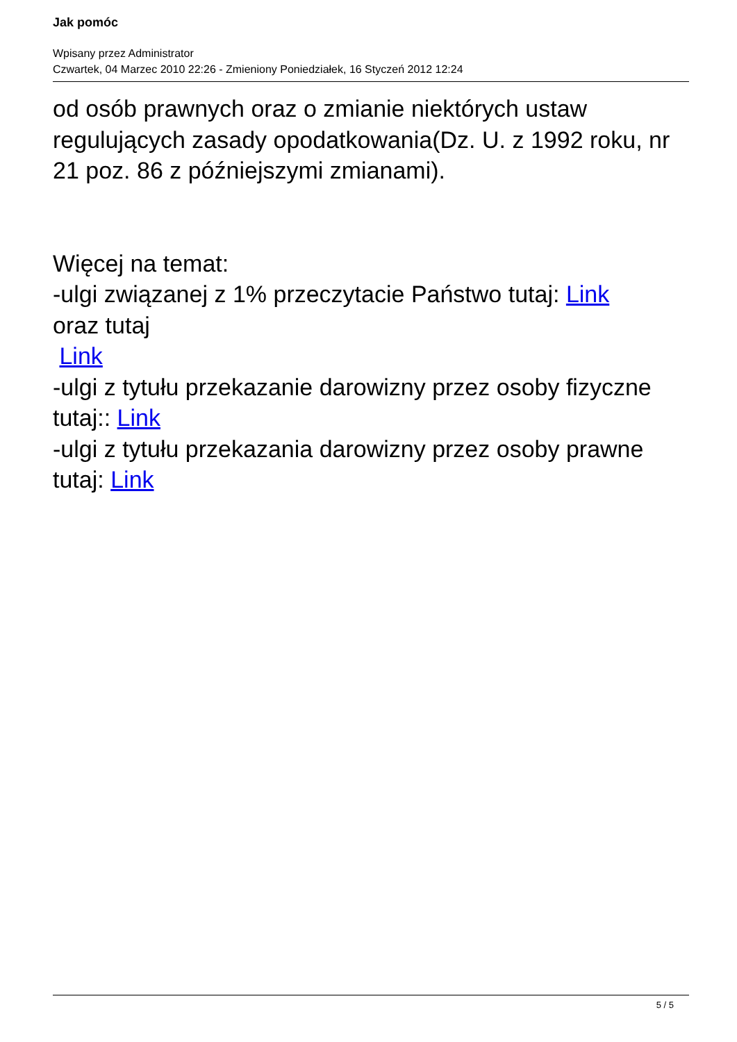Jak pomóc
Wpisany przez Administrator
Czwartek, 04 Marzec 2010 22:26 - Zmieniony Poniedziałek, 16 Styczeń 2012 12:24
od osób prawnych oraz o zmianie niektórych ustaw regulujących zasady opodatkowania(Dz. U. z 1992 roku, nr 21 poz. 86 z późniejszymi zmianami).
Więcej na temat:
-ulgi związanej z 1% przeczytacie Państwo tutaj: Link
oraz tutaj
Link
-ulgi z tytułu przekazanie darowizny przez osoby fizyczne tutaj:: Link
-ulgi z tytułu przekazania darowizny przez osoby prawne tutaj: Link
5 / 5